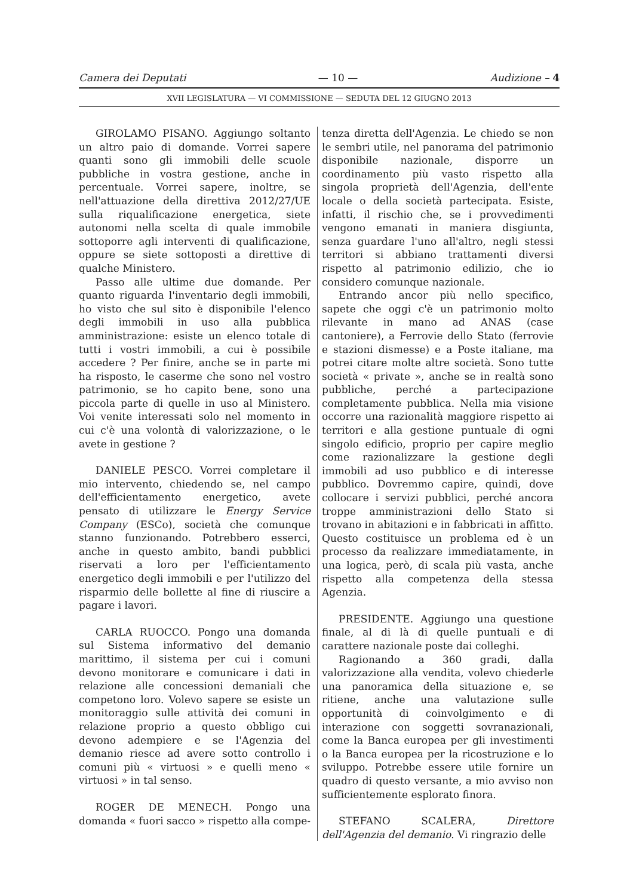Camera dei Deputati — 10 — Audizione – 4
XVII LEGISLATURA — VI COMMISSIONE — SEDUTA DEL 12 GIUGNO 2013
GIROLAMO PISANO. Aggiungo soltanto un altro paio di domande. Vorrei sapere quanti sono gli immobili delle scuole pubbliche in vostra gestione, anche in percentuale. Vorrei sapere, inoltre, se nell'attuazione della direttiva 2012/27/UE sulla riqualificazione energetica, siete autonomi nella scelta di quale immobile sottoporre agli interventi di qualificazione, oppure se siete sottoposti a direttive di qualche Ministero.
Passo alle ultime due domande. Per quanto riguarda l'inventario degli immobili, ho visto che sul sito è disponibile l'elenco degli immobili in uso alla pubblica amministrazione: esiste un elenco totale di tutti i vostri immobili, a cui è possibile accedere ? Per finire, anche se in parte mi ha risposto, le caserme che sono nel vostro patrimonio, se ho capito bene, sono una piccola parte di quelle in uso al Ministero. Voi venite interessati solo nel momento in cui c'è una volontà di valorizzazione, o le avete in gestione ?
DANIELE PESCO. Vorrei completare il mio intervento, chiedendo se, nel campo dell'efficientamento energetico, avete pensato di utilizzare le Energy Service Company (ESCo), società che comunque stanno funzionando. Potrebbero esserci, anche in questo ambito, bandi pubblici riservati a loro per l'efficientamento energetico degli immobili e per l'utilizzo del risparmio delle bollette al fine di riuscire a pagare i lavori.
CARLA RUOCCO. Pongo una domanda sul Sistema informativo del demanio marittimo, il sistema per cui i comuni devono monitorare e comunicare i dati in relazione alle concessioni demaniali che competono loro. Volevo sapere se esiste un monitoraggio sulle attività dei comuni in relazione proprio a questo obbligo cui devono adempiere e se l'Agenzia del demanio riesce ad avere sotto controllo i comuni più « virtuosi » e quelli meno « virtuosi » in tal senso.
ROGER DE MENECH. Pongo una domanda « fuori sacco » rispetto alla compe-
tenza diretta dell'Agenzia. Le chiedo se non le sembri utile, nel panorama del patrimonio disponibile nazionale, disporre un coordinamento più vasto rispetto alla singola proprietà dell'Agenzia, dell'ente locale o della società partecipata. Esiste, infatti, il rischio che, se i provvedimenti vengono emanati in maniera disgiunta, senza guardare l'uno all'altro, negli stessi territori si abbiano trattamenti diversi rispetto al patrimonio edilizio, che io considero comunque nazionale.
Entrando ancor più nello specifico, sapete che oggi c'è un patrimonio molto rilevante in mano ad ANAS (case cantoniere), a Ferrovie dello Stato (ferrovie e stazioni dismesse) e a Poste italiane, ma potrei citare molte altre società. Sono tutte società « private », anche se in realtà sono pubbliche, perché a partecipazione completamente pubblica. Nella mia visione occorre una razionalità maggiore rispetto ai territori e alla gestione puntuale di ogni singolo edificio, proprio per capire meglio come razionalizzare la gestione degli immobili ad uso pubblico e di interesse pubblico. Dovremmo capire, quindi, dove collocare i servizi pubblici, perché ancora troppe amministrazioni dello Stato si trovano in abitazioni e in fabbricati in affitto. Questo costituisce un problema ed è un processo da realizzare immediatamente, in una logica, però, di scala più vasta, anche rispetto alla competenza della stessa Agenzia.
PRESIDENTE. Aggiungo una questione finale, al di là di quelle puntuali e di carattere nazionale poste dai colleghi.
Ragionando a 360 gradi, dalla valorizzazione alla vendita, volevo chiederle una panoramica della situazione e, se ritiene, anche una valutazione sulle opportunità di coinvolgimento e di interazione con soggetti sovranazionali, come la Banca europea per gli investimenti o la Banca europea per la ricostruzione e lo sviluppo. Potrebbe essere utile fornire un quadro di questo versante, a mio avviso non sufficientemente esplorato finora.
STEFANO SCALERA, Direttore dell'Agenzia del demanio. Vi ringrazio delle